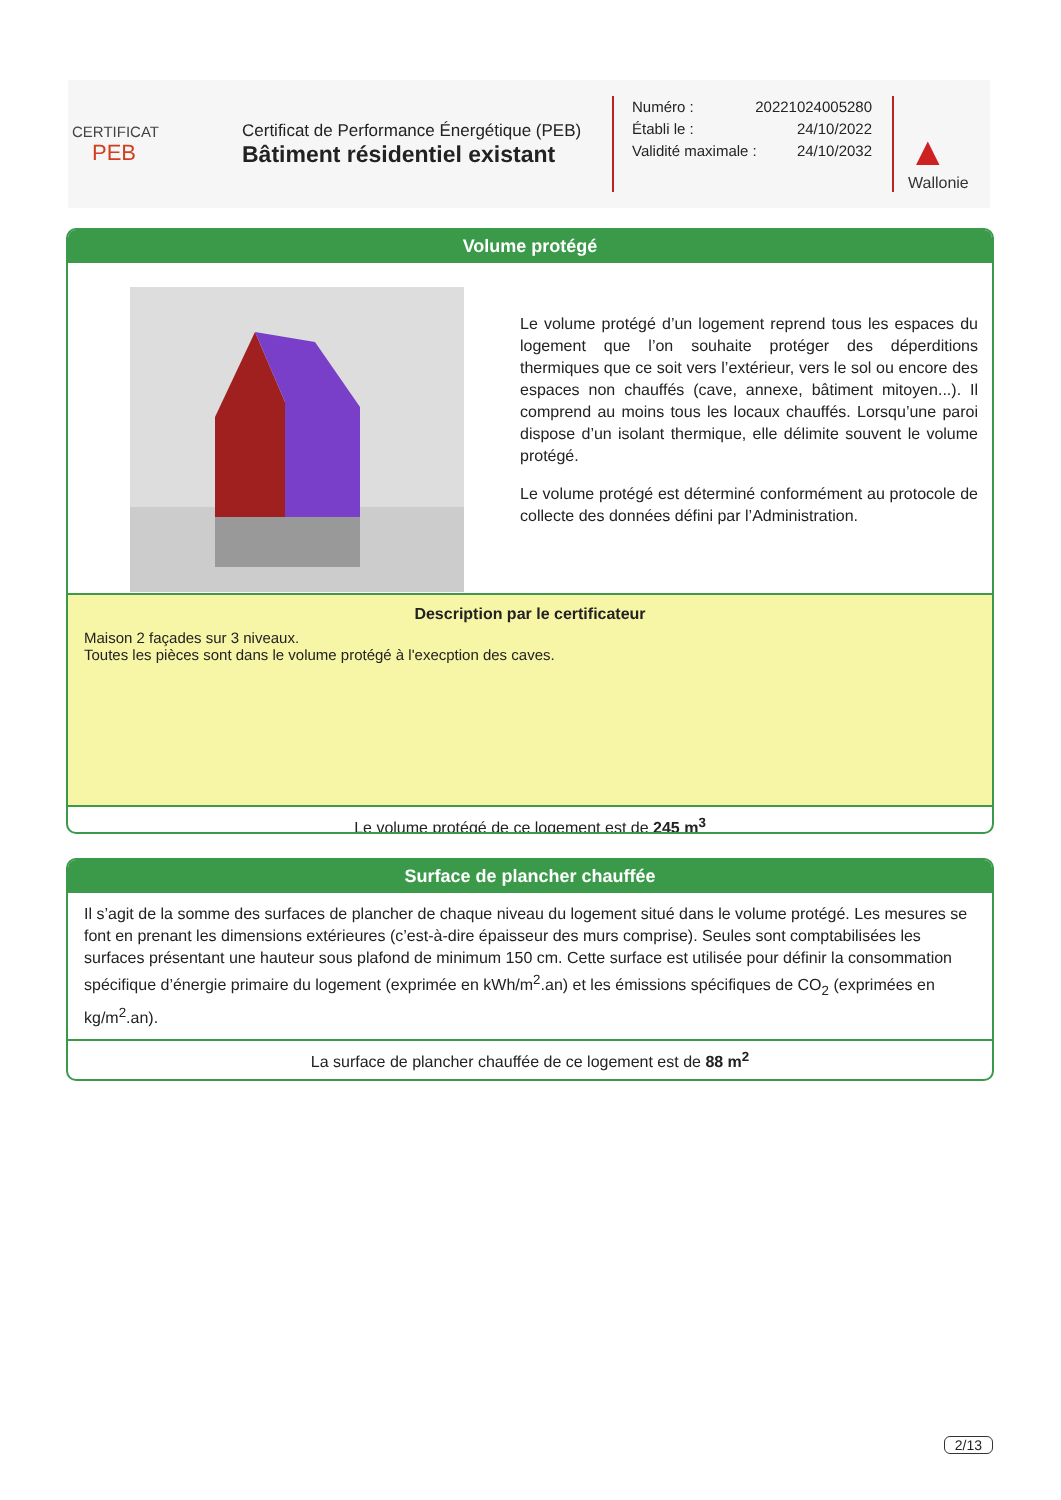CERTIFICAT
PEB
Certificat de Performance Énergétique (PEB)
Bâtiment résidentiel existant
Numéro : 20221024005280
Établi le : 24/10/2022
Validité maximale : 24/10/2032
▲
Wallonie
Volume protégé
Le volume protégé d’un logement reprend tous les espaces du logement que l’on souhaite protéger des déperditions thermiques que ce soit vers l’extérieur, vers le sol ou encore des espaces non chauffés (cave, annexe, bâtiment mitoyen...). Il comprend au moins tous les locaux chauffés. Lorsqu’une paroi dispose d’un isolant thermique, elle délimite souvent le volume protégé.
Le volume protégé est déterminé conformément au protocole de collecte des données défini par l’Administration.
Description par le certificateur
Maison 2 façades sur 3 niveaux.
Toutes les pièces sont dans le volume protégé à l'execption des caves.
Le volume protégé de ce logement est de 245 m<sup>3</sup>
Surface de plancher chauffée
Il s’agit de la somme des surfaces de plancher de chaque niveau du logement situé dans le volume protégé. Les mesures se font en prenant les dimensions extérieures (c’est-à-dire épaisseur des murs comprise). Seules sont comptabilisées les surfaces présentant une hauteur sous plafond de minimum 150 cm. Cette surface est utilisée pour définir la consommation spécifique d’énergie primaire du logement (exprimée en kWh/m<sup>2</sup>.an) et les émissions spécifiques de CO<sub>2</sub> (exprimées en kg/m<sup>2</sup>.an).
La surface de plancher chauffée de ce logement est de 88 m<sup>2</sup>
2/13